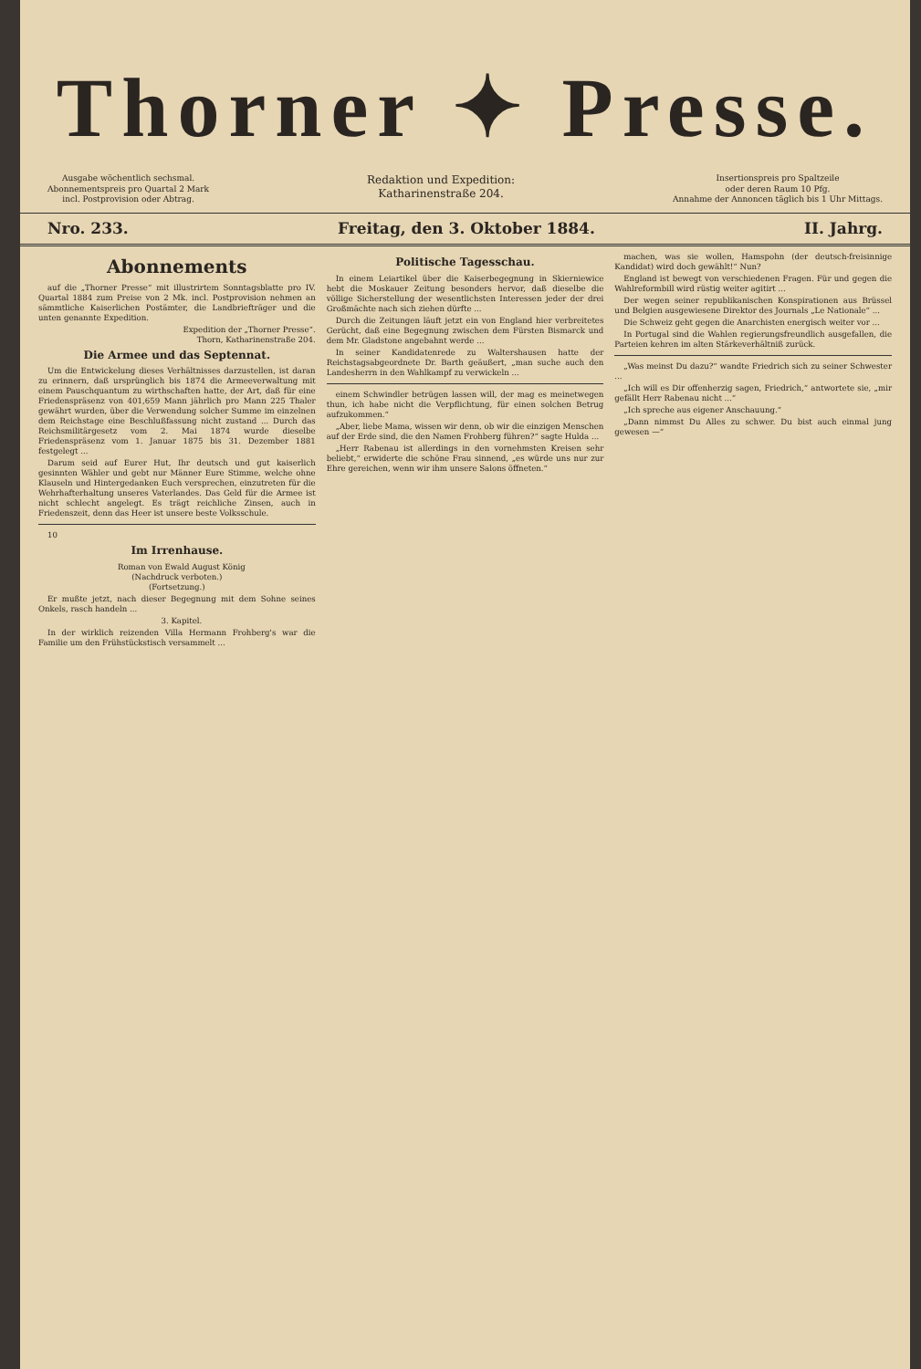Thorner ✦ Presse.
Ausgabe wöchentlich sechsmal.
Abonnementspreis pro Quartal 2 Mark
incl. Postprovision oder Abtrag.
Redaktion und Expedition:
Katharinenstraße 204.
Insertionspreis pro Spaltzeile
oder deren Raum 10 Pfg.
Annahme der Annoncen täglich bis 1 Uhr Mittags.
Nro. 233. Freitag, den 3. Oktober 1884. II. Jahrg.
Abonnements
auf die „Thorner Presse“ mit illustrirtem Sonntagsblatte pro IV. Quartal 1884 zum Preise von 2 Mk. incl. Postprovision nehmen an sämmtliche Kaiserlichen Postämter, die Landbriefträger und die unten genannte Expedition.
Expedition der „Thorner Presse“.
Thorn, Katharinenstraße 204.
Die Armee und das Septennat.
Um die Entwickelung dieses Verhältnisses darzustellen, ist daran zu erinnern, daß ursprünglich bis 1874 die Armeeverwaltung mit einem Pauschquantum zu wirthschaften hatte, der Art, daß für eine Friedenspräsenz von 401,659 Mann jährlich pro Mann 225 Thaler gewährt wurden, über die Verwendung solcher Summe im einzelnen dem Reichstage eine Beschlußfassung nicht zustand ... Durch das Reichsmilitärgesetz vom 2. Mai 1874 wurde dieselbe Friedenspräsenz vom 1. Januar 1875 bis 31. Dezember 1881 festgelegt ...
Darum seid auf Eurer Hut, Ihr deutsch und gut kaiserlich gesinnten Wähler und gebt nur Männer Eure Stimme, welche ohne Klauseln und Hintergedanken Euch versprechen, einzutreten für die Wehrhafterhaltung unseres Vaterlandes. Das Geld für die Armee ist nicht schlecht angelegt. Es trägt reichliche Zinsen, auch in Friedenszeit, denn das Heer ist unsere beste Volksschule.
10
Im Irrenhause.
Roman von Ewald August König
(Nachdruck verboten.)
(Fortsetzung.)
Er mußte jetzt, nach dieser Begegnung mit dem Sohne seines Onkels, rasch handeln ...
3. Kapitel.
In der wirklich reizenden Villa Hermann Frohberg's war die Familie um den Frühstückstisch versammelt ...
Politische Tagesschau.
In einem Leiartikel über die Kaiserbegegnung in Skierniewice hebt die Moskauer Zeitung besonders hervor, daß dieselbe die völlige Sicherstellung der wesentlichsten Interessen jeder der drei Großmächte nach sich ziehen dürfte ...
Durch die Zeitungen läuft jetzt ein von England hier verbreitetes Gerücht, daß eine Begegnung zwischen dem Fürsten Bismarck und dem Mr. Gladstone angebahnt werde ...
In seiner Kandidatenrede zu Waltershausen hatte der Reichstagsabgeordnete Dr. Barth geäußert, „man suche auch den Landesherrn in den Wahlkampf zu verwickeln ...
einem Schwindler betrügen lassen will, der mag es meinetwegen thun, ich habe nicht die Verpflichtung, für einen solchen Betrug aufzukommen.“
„Aber, liebe Mama, wissen wir denn, ob wir die einzigen Menschen auf der Erde sind, die den Namen Frohberg führen?“ sagte Hulda ...
„Herr Rabenau ist allerdings in den vornehmsten Kreisen sehr beliebt,“ erwiderte die schöne Frau sinnend, „es würde uns nur zur Ehre gereichen, wenn wir ihm unsere Salons öffneten.“
machen, was sie wollen, Hamspohn (der deutsch-freisinnige Kandidat) wird doch gewählt!“ Nun?
England ist bewegt von verschiedenen Fragen. Für und gegen die Wahlreformbill wird rüstig weiter agitirt ...
Der wegen seiner republikanischen Konspirationen aus Brüssel und Belgien ausgewiesene Direktor des Journals „Le Nationale“ ...
Die Schweiz geht gegen die Anarchisten energisch weiter vor ...
In Portugal sind die Wahlen regierungsfreundlich ausgefallen, die Parteien kehren im alten Stärkeverhältniß zurück.
„Was meinst Du dazu?“ wandte Friedrich sich zu seiner Schwester ...
„Ich will es Dir offenherzig sagen, Friedrich,“ antwortete sie, „mir gefällt Herr Rabenau nicht ...“
„Ich spreche aus eigener Anschauung.“
„Dann nimmst Du Alles zu schwer. Du bist auch einmal jung gewesen —“